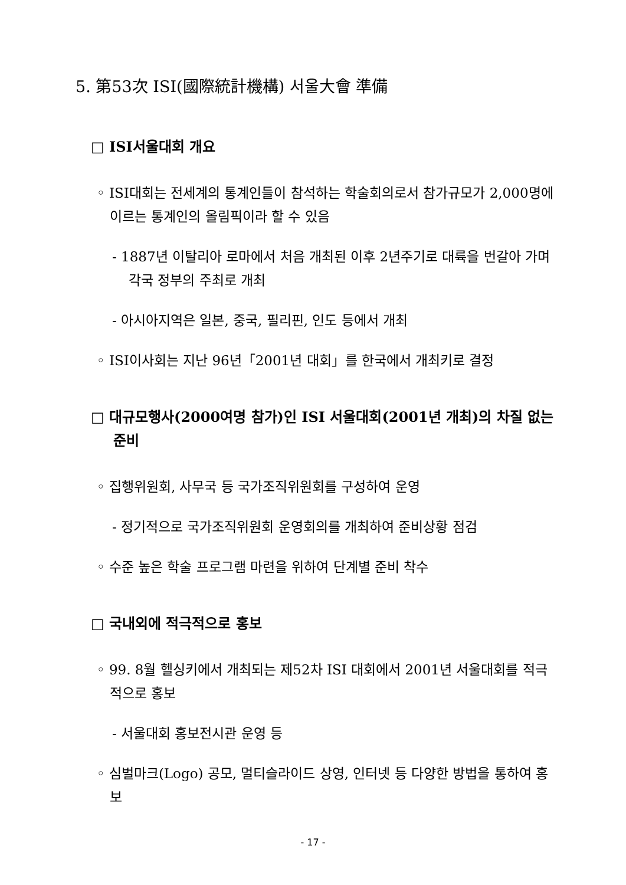5. 第53次 ISI(國際統計機構) 서울大會 準備
□ ISI서울대회 개요
◦ ISI대회는 전세계의 통계인들이 참석하는 학술회의로서 참가규모가 2,000명에 이르는 통계인의 올림픽이라 할 수 있음
- 1887년 이탈리아 로마에서 처음 개최된 이후 2년주기로 대륙을 번갈아 가며 각국 정부의 주최로 개최
- 아시아지역은 일본, 중국, 필리핀, 인도 등에서 개최
◦ ISI이사회는 지난 96년「2001년 대회」를 한국에서 개최키로 결정
□ 대규모행사(2000여명 참가)인 ISI 서울대회(2001년 개최)의 차질 없는 준비
◦ 집행위원회, 사무국 등 국가조직위원회를 구성하여 운영
- 정기적으로 국가조직위원회 운영회의를 개최하여 준비상황 점검
◦ 수준 높은 학술 프로그램 마련을 위하여 단계별 준비 착수
□ 국내외에 적극적으로 홍보
◦ 99. 8월 헬싱키에서 개최되는 제52차 ISI 대회에서 2001년 서울대회를 적극적으로 홍보
- 서울대회 홍보전시관 운영 등
◦ 심벌마크(Logo) 공모, 멀티슬라이드 상영, 인터넷 등 다양한 방법을 통하여 홍보
- 17 -